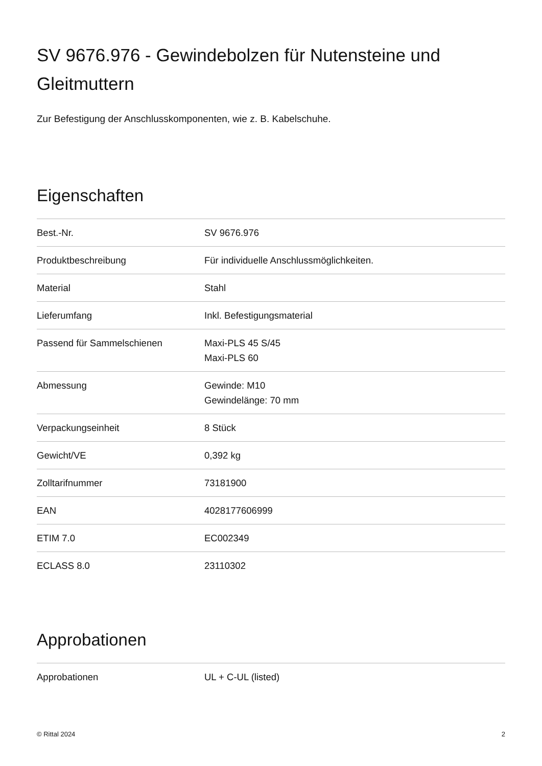SV 9676.976 - Gewindebolzen für Nutensteine und Gleitmuttern
Zur Befestigung der Anschlusskomponenten, wie z. B. Kabelschuhe.
Eigenschaften
| Best.-Nr. | SV 9676.976 |
| Produktbeschreibung | Für individuelle Anschlussmöglichkeiten. |
| Material | Stahl |
| Lieferumfang | Inkl. Befestigungsmaterial |
| Passend für Sammelschienen | Maxi-PLS 45 S/45 Maxi-PLS 60 |
| Abmessung | Gewinde: M10 Gewindelänge: 70 mm |
| Verpackungseinheit | 8 Stück |
| Gewicht/VE | 0,392 kg |
| Zolltarifnummer | 73181900 |
| EAN | 4028177606999 |
| ETIM 7.0 | EC002349 |
| ECLASS 8.0 | 23110302 |
Approbationen
| Approbationen | UL + C-UL (listed) |
© Rittal 2024 2